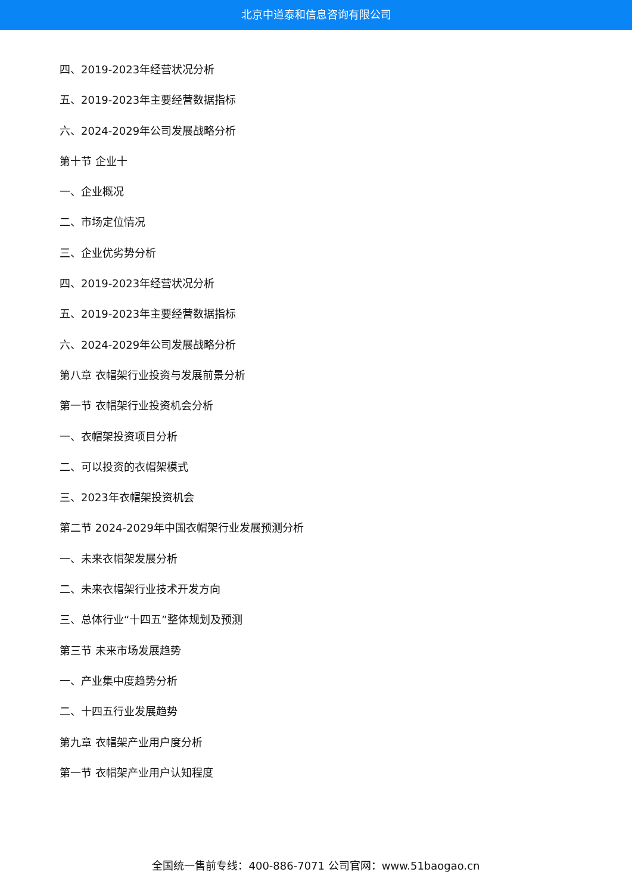北京中道泰和信息咨询有限公司
四、2019-2023年经营状况分析
五、2019-2023年主要经营数据指标
六、2024-2029年公司发展战略分析
第十节 企业十
一、企业概况
二、市场定位情况
三、企业优劣势分析
四、2019-2023年经营状况分析
五、2019-2023年主要经营数据指标
六、2024-2029年公司发展战略分析
第八章 衣帽架行业投资与发展前景分析
第一节 衣帽架行业投资机会分析
一、衣帽架投资项目分析
二、可以投资的衣帽架模式
三、2023年衣帽架投资机会
第二节 2024-2029年中国衣帽架行业发展预测分析
一、未来衣帽架发展分析
二、未来衣帽架行业技术开发方向
三、总体行业“十四五”整体规划及预测
第三节 未来市场发展趋势
一、产业集中度趋势分析
二、十四五行业发展趋势
第九章 衣帽架产业用户度分析
第一节 衣帽架产业用户认知程度
全国统一售前专线：400-886-7071 公司官网：www.51baogao.cn